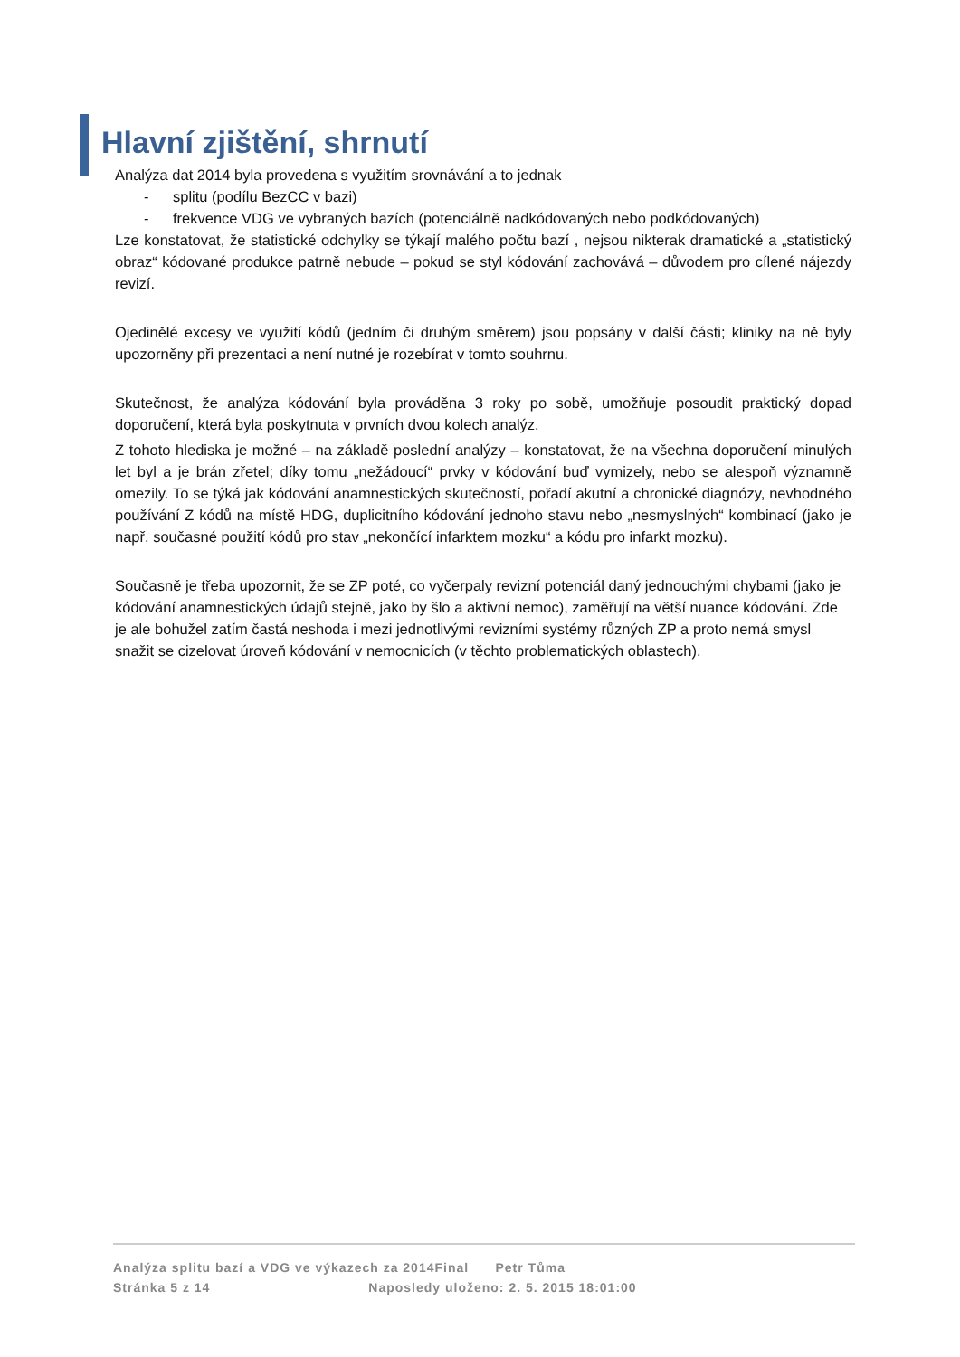Hlavní zjištění, shrnutí
Analýza dat 2014 byla provedena s využitím srovnávání a to jednak
- splitu (podílu BezCC v bazi)
- frekvence VDG ve vybraných bazích (potenciálně nadkódovaných nebo podkódovaných)
Lze konstatovat, že statistické odchylky se týkají malého počtu bazí , nejsou nikterak dramatické a „statistický obraz“ kódované produkce patrně nebude – pokud se styl kódování zachovává – důvodem pro cílené nájezdy revizí.
Ojedinělé excesy ve využití kódů (jedním či druhým směrem) jsou popsány v další části; kliniky na ně byly upozorněny při prezentaci a není nutné je rozebírat v tomto souhrnu.
Skutečnost, že analýza kódování byla prováděna 3 roky po sobě, umožňuje posoudit praktický dopad doporučení, která byla poskytnuta v prvních dvou kolech analýz.
Z tohoto hlediska je možné – na základě poslední analýzy – konstatovat, že na všechna doporučení minulých let byl a je brán zřetel; díky tomu „nežádoucí“ prvky v kódování buď vymizely, nebo se alespoň významně omezily. To se týká jak kódování anamnestických skutečností, pořadí akutní a chronické diagnózy, nevhodného používání Z kódů na místě HDG, duplicitního kódování jednoho stavu nebo „nesmyslných“ kombinací (jako je např. současné použití kódů pro stav „nekončící infarktem mozku“ a kódu pro infarkt mozku).
Současně je třeba upozornit, že se ZP poté, co vyčerpaly revizní potenciál daný jednouchými chybami (jako je kódování anamnestických údajů stejně, jako by šlo a aktivní nemoc), zaměřují na větší nuance kódování. Zde je ale bohužel zatím častá neshoda i mezi jednotlivými revizními systémy různých ZP a proto nemá smysl snažit se cizelovat úroveň kódování v nemocnicích (v těchto problematických oblastech).
Analýza splitu bazí a VDG ve výkazech za 2014Final Petr Tůma
Stránka 5 z 14 Naposledy uloženo: 2. 5. 2015 18:01:00